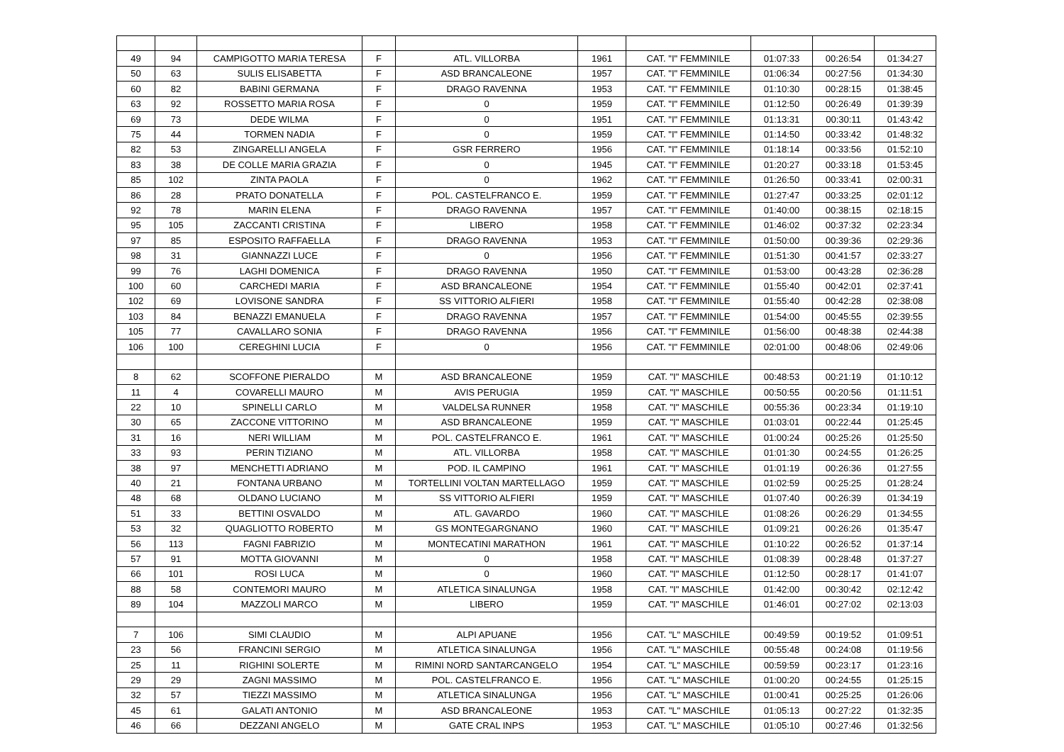| 49 | 94 | CAMPIGOTTO MARIA TERESA | F | ATL. VILLORBA | 1961 | CAT. "I" FEMMINILE | 01:07:33 | 00:26:54 | 01:34:27 |
| 50 | 63 | SULIS ELISABETTA | F | ASD BRANCALEONE | 1957 | CAT. "I" FEMMINILE | 01:06:34 | 00:27:56 | 01:34:30 |
| 60 | 82 | BABINI GERMANA | F | DRAGO RAVENNA | 1953 | CAT. "I" FEMMINILE | 01:10:30 | 00:28:15 | 01:38:45 |
| 63 | 92 | ROSSETTO MARIA ROSA | F | 0 | 1959 | CAT. "I" FEMMINILE | 01:12:50 | 00:26:49 | 01:39:39 |
| 69 | 73 | DEDE WILMA | F | 0 | 1951 | CAT. "I" FEMMINILE | 01:13:31 | 00:30:11 | 01:43:42 |
| 75 | 44 | TORMEN NADIA | F | 0 | 1959 | CAT. "I" FEMMINILE | 01:14:50 | 00:33:42 | 01:48:32 |
| 82 | 53 | ZINGARELLI ANGELA | F | GSR FERRERO | 1956 | CAT. "I" FEMMINILE | 01:18:14 | 00:33:56 | 01:52:10 |
| 83 | 38 | DE COLLE MARIA GRAZIA | F | 0 | 1945 | CAT. "I" FEMMINILE | 01:20:27 | 00:33:18 | 01:53:45 |
| 85 | 102 | ZINTA PAOLA | F | 0 | 1962 | CAT. "I" FEMMINILE | 01:26:50 | 00:33:41 | 02:00:31 |
| 86 | 28 | PRATO DONATELLA | F | POL. CASTELFRANCO E. | 1959 | CAT. "I" FEMMINILE | 01:27:47 | 00:33:25 | 02:01:12 |
| 92 | 78 | MARIN ELENA | F | DRAGO RAVENNA | 1957 | CAT. "I" FEMMINILE | 01:40:00 | 00:38:15 | 02:18:15 |
| 95 | 105 | ZACCANTI CRISTINA | F | LIBERO | 1958 | CAT. "I" FEMMINILE | 01:46:02 | 00:37:32 | 02:23:34 |
| 97 | 85 | ESPOSITO RAFFAELLA | F | DRAGO RAVENNA | 1953 | CAT. "I" FEMMINILE | 01:50:00 | 00:39:36 | 02:29:36 |
| 98 | 31 | GIANNAZZI LUCE | F | 0 | 1956 | CAT. "I" FEMMINILE | 01:51:30 | 00:41:57 | 02:33:27 |
| 99 | 76 | LAGHI DOMENICA | F | DRAGO RAVENNA | 1950 | CAT. "I" FEMMINILE | 01:53:00 | 00:43:28 | 02:36:28 |
| 100 | 60 | CARCHEDI MARIA | F | ASD BRANCALEONE | 1954 | CAT. "I" FEMMINILE | 01:55:40 | 00:42:01 | 02:37:41 |
| 102 | 69 | LOVISONE SANDRA | F | SS VITTORIO ALFIERI | 1958 | CAT. "I" FEMMINILE | 01:55:40 | 00:42:28 | 02:38:08 |
| 103 | 84 | BENAZZI EMANUELA | F | DRAGO RAVENNA | 1957 | CAT. "I" FEMMINILE | 01:54:00 | 00:45:55 | 02:39:55 |
| 105 | 77 | CAVALLARO SONIA | F | DRAGO RAVENNA | 1956 | CAT. "I" FEMMINILE | 01:56:00 | 00:48:38 | 02:44:38 |
| 106 | 100 | CEREGHINI LUCIA | F | 0 | 1956 | CAT. "I" FEMMINILE | 02:01:00 | 00:48:06 | 02:49:06 |
| 8 | 62 | SCOFFONE PIERALDO | M | ASD BRANCALEONE | 1959 | CAT. "I" MASCHILE | 00:48:53 | 00:21:19 | 01:10:12 |
| 11 | 4 | COVARELLI MAURO | M | AVIS PERUGIA | 1959 | CAT. "I" MASCHILE | 00:50:55 | 00:20:56 | 01:11:51 |
| 22 | 10 | SPINELLI CARLO | M | VALDELSA RUNNER | 1958 | CAT. "I" MASCHILE | 00:55:36 | 00:23:34 | 01:19:10 |
| 30 | 65 | ZACCONE VITTORINO | M | ASD BRANCALEONE | 1959 | CAT. "I" MASCHILE | 01:03:01 | 00:22:44 | 01:25:45 |
| 31 | 16 | NERI WILLIAM | M | POL. CASTELFRANCO E. | 1961 | CAT. "I" MASCHILE | 01:00:24 | 00:25:26 | 01:25:50 |
| 33 | 93 | PERIN TIZIANO | M | ATL. VILLORBA | 1958 | CAT. "I" MASCHILE | 01:01:30 | 00:24:55 | 01:26:25 |
| 38 | 97 | MENCHETTI ADRIANO | M | POD. IL CAMPINO | 1961 | CAT. "I" MASCHILE | 01:01:19 | 00:26:36 | 01:27:55 |
| 40 | 21 | FONTANA URBANO | M | TORTELLINI VOLTAN MARTELLAGO | 1959 | CAT. "I" MASCHILE | 01:02:59 | 00:25:25 | 01:28:24 |
| 48 | 68 | OLDANO LUCIANO | M | SS VITTORIO ALFIERI | 1959 | CAT. "I" MASCHILE | 01:07:40 | 00:26:39 | 01:34:19 |
| 51 | 33 | BETTINI OSVALDO | M | ATL. GAVARDO | 1960 | CAT. "I" MASCHILE | 01:08:26 | 00:26:29 | 01:34:55 |
| 53 | 32 | QUAGLIOTTO ROBERTO | M | GS MONTEGARGNANO | 1960 | CAT. "I" MASCHILE | 01:09:21 | 00:26:26 | 01:35:47 |
| 56 | 113 | FAGNI FABRIZIO | M | MONTECATINI MARATHON | 1961 | CAT. "I" MASCHILE | 01:10:22 | 00:26:52 | 01:37:14 |
| 57 | 91 | MOTTA GIOVANNI | M | 0 | 1958 | CAT. "I" MASCHILE | 01:08:39 | 00:28:48 | 01:37:27 |
| 66 | 101 | ROSI LUCA | M | 0 | 1960 | CAT. "I" MASCHILE | 01:12:50 | 00:28:17 | 01:41:07 |
| 88 | 58 | CONTEMORI MAURO | M | ATLETICA SINALUNGA | 1958 | CAT. "I" MASCHILE | 01:42:00 | 00:30:42 | 02:12:42 |
| 89 | 104 | MAZZOLI MARCO | M | LIBERO | 1959 | CAT. "I" MASCHILE | 01:46:01 | 00:27:02 | 02:13:03 |
| 7 | 106 | SIMI CLAUDIO | M | ALPI APUANE | 1956 | CAT. "L" MASCHILE | 00:49:59 | 00:19:52 | 01:09:51 |
| 23 | 56 | FRANCINI SERGIO | M | ATLETICA SINALUNGA | 1956 | CAT. "L" MASCHILE | 00:55:48 | 00:24:08 | 01:19:56 |
| 25 | 11 | RIGHINI SOLERTE | M | RIMINI NORD SANTARCANGELO | 1954 | CAT. "L" MASCHILE | 00:59:59 | 00:23:17 | 01:23:16 |
| 29 | 29 | ZAGNI MASSIMO | M | POL. CASTELFRANCO E. | 1956 | CAT. "L" MASCHILE | 01:00:20 | 00:24:55 | 01:25:15 |
| 32 | 57 | TIEZZI MASSIMO | M | ATLETICA SINALUNGA | 1956 | CAT. "L" MASCHILE | 01:00:41 | 00:25:25 | 01:26:06 |
| 45 | 61 | GALATI ANTONIO | M | ASD BRANCALEONE | 1953 | CAT. "L" MASCHILE | 01:05:13 | 00:27:22 | 01:32:35 |
| 46 | 66 | DEZZANI ANGELO | M | GATE CRAL INPS | 1953 | CAT. "L" MASCHILE | 01:05:10 | 00:27:46 | 01:32:56 |